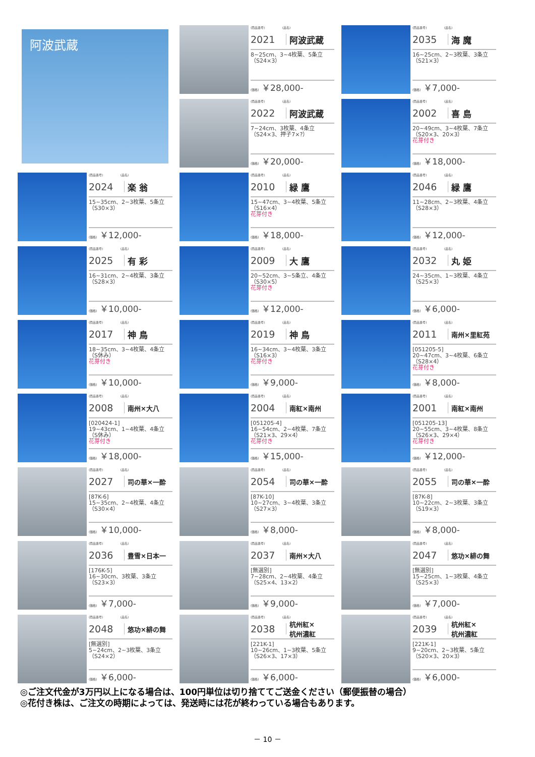阿波武蔵
(商品番号) (品名)
2021 阿波武蔵
8~25cm、3~4枚葉、5条立（S24×3）
(価格) ￥28,000-
(商品番号) (品名)
2035 海 魔
16~25cm、2~3枚葉、3条立（S21×3）
(価格) ￥7,000-
(商品番号) (品名)
2022 阿波武蔵
7~24cm、3枚葉、4条立（S24×3、押子7×?）
(価格) ￥20,000-
(商品番号) (品名)
2002 喜 島
20~49cm、3~4枚葉、7条立（S20×3、20×3）
花芽付き
(価格) ￥18,000-
(商品番号) (品名)
2024 楽 翁
15~35cm、2~3枚葉、5条立（S30×3）
(価格) ￥12,000-
(商品番号) (品名)
2010 緑 鷹
15~47cm、3~4枚葉、5条立（S16×4）
花芽付き
(価格) ￥18,000-
(商品番号) (品名)
2046 緑 鷹
11~28cm、2~3枚葉、4条立（S28×3）
(価格) ￥12,000-
(商品番号) (品名)
2025 有 彩
16~31cm、2~4枚葉、3条立（S28×3）
(価格) ￥10,000-
(商品番号) (品名)
2009 大 鷹
20~52cm、3~5条立、4条立（S30×5）
花芽付き
(価格) ￥12,000-
(商品番号) (品名)
2032 丸 姫
24~35cm、1~3枚葉、4条立（S25×3）
(価格) ￥6,000-
(商品番号) (品名)
2017 神 鳥
18~35cm、3~4枚葉、4条立（S休み）
花芽付き
(価格) ￥10,000-
(商品番号) (品名)
2019 神 鳥
16~34cm、3~4枚葉、3条立（S16×3）
花芽付き
(価格) ￥9,000-
(商品番号) (品名)
2011 南州×里紅苑
[051205-5]
20~47cm、3~4枚葉、6条立（S28×4）
花芽付き
(価格) ￥8,000-
(商品番号) (品名)
2008 南州×大八
[020424-1]
19~43cm、1~4枚葉、4条立（S休み）
花芽付き
(価格) ￥18,000-
(商品番号) (品名)
2004 南紅×南州
[051205-4]
16~54cm、2~4枚葉、7条立（S21×3、29×4）
花芽付き
(価格) ￥15,000-
(商品番号) (品名)
2001 南紅×南州
[051205-13]
20~55cm、3~4枚葉、8条立（S26×3、29×4）
花芽付き
(価格) ￥12,000-
(商品番号) (品名)
2027 司の華×一酔
[87K-6]
15~35cm、2~4枚葉、4条立（S30×4）
(価格) ￥10,000-
(商品番号) (品名)
2054 司の華×一酔
[87K-10]
10~27cm、3~4枚葉、3条立（S27×3）
(価格) ￥8,000-
(商品番号) (品名)
2055 司の華×一酔
[87K-8]
10~22cm、2~3枚葉、3条立（S19×3）
(価格) ￥8,000-
(商品番号) (品名)
2036 豊雪×日本一
[176K-5]
16~30cm、3枚葉、3条立（S23×3）
(価格) ￥7,000-
(商品番号) (品名)
2037 南州×大八
[無選別]
7~28cm、2~4枚葉、4条立（S25×4、13×2）
(価格) ￥9,000-
(商品番号) (品名)
2047 悠功×緋の舞
[無選別]
15~25cm、1~3枚葉、4条立（S25×3）
(価格) ￥7,000-
(商品番号) (品名)
2048 悠功×緋の舞
[無選別]
5~24cm、2~3枚葉、3条立（S24×2）
(価格) ￥6,000-
(商品番号) (品名)
2038 杭州紅×
杭州濃紅
[221K-1]
10~26cm、1~3枚葉、5条立（S26×3、17×3）
(価格) ￥6,000-
(商品番号) (品名)
2039 杭州紅×
杭州濃紅
[221K-1]
9~20cm、2~3枚葉、5条立（S20×3、20×3）
(価格) ￥6,000-
◎ご注文代金が3万円以上になる場合は、100円単位は切り捨ててご送金ください（郵便振替の場合）
◎花付き株は、ご注文の時期によっては、発送時には花が終わっている場合もあります。
－ 10 －